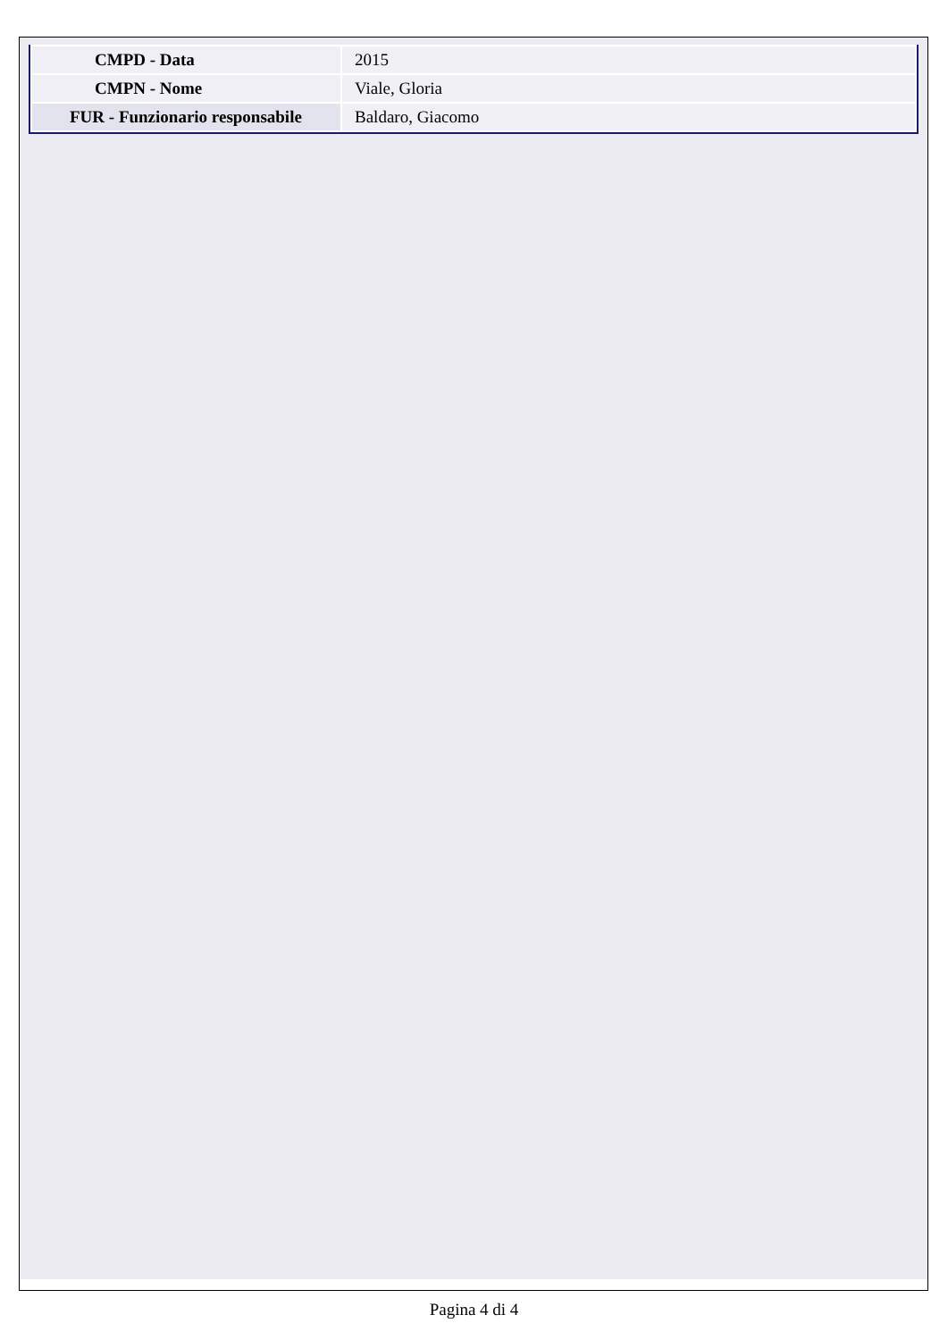| CMPD - Data | 2015 |
| CMPN - Nome | Viale, Gloria |
| FUR - Funzionario responsabile | Baldaro, Giacomo |
Pagina 4 di 4